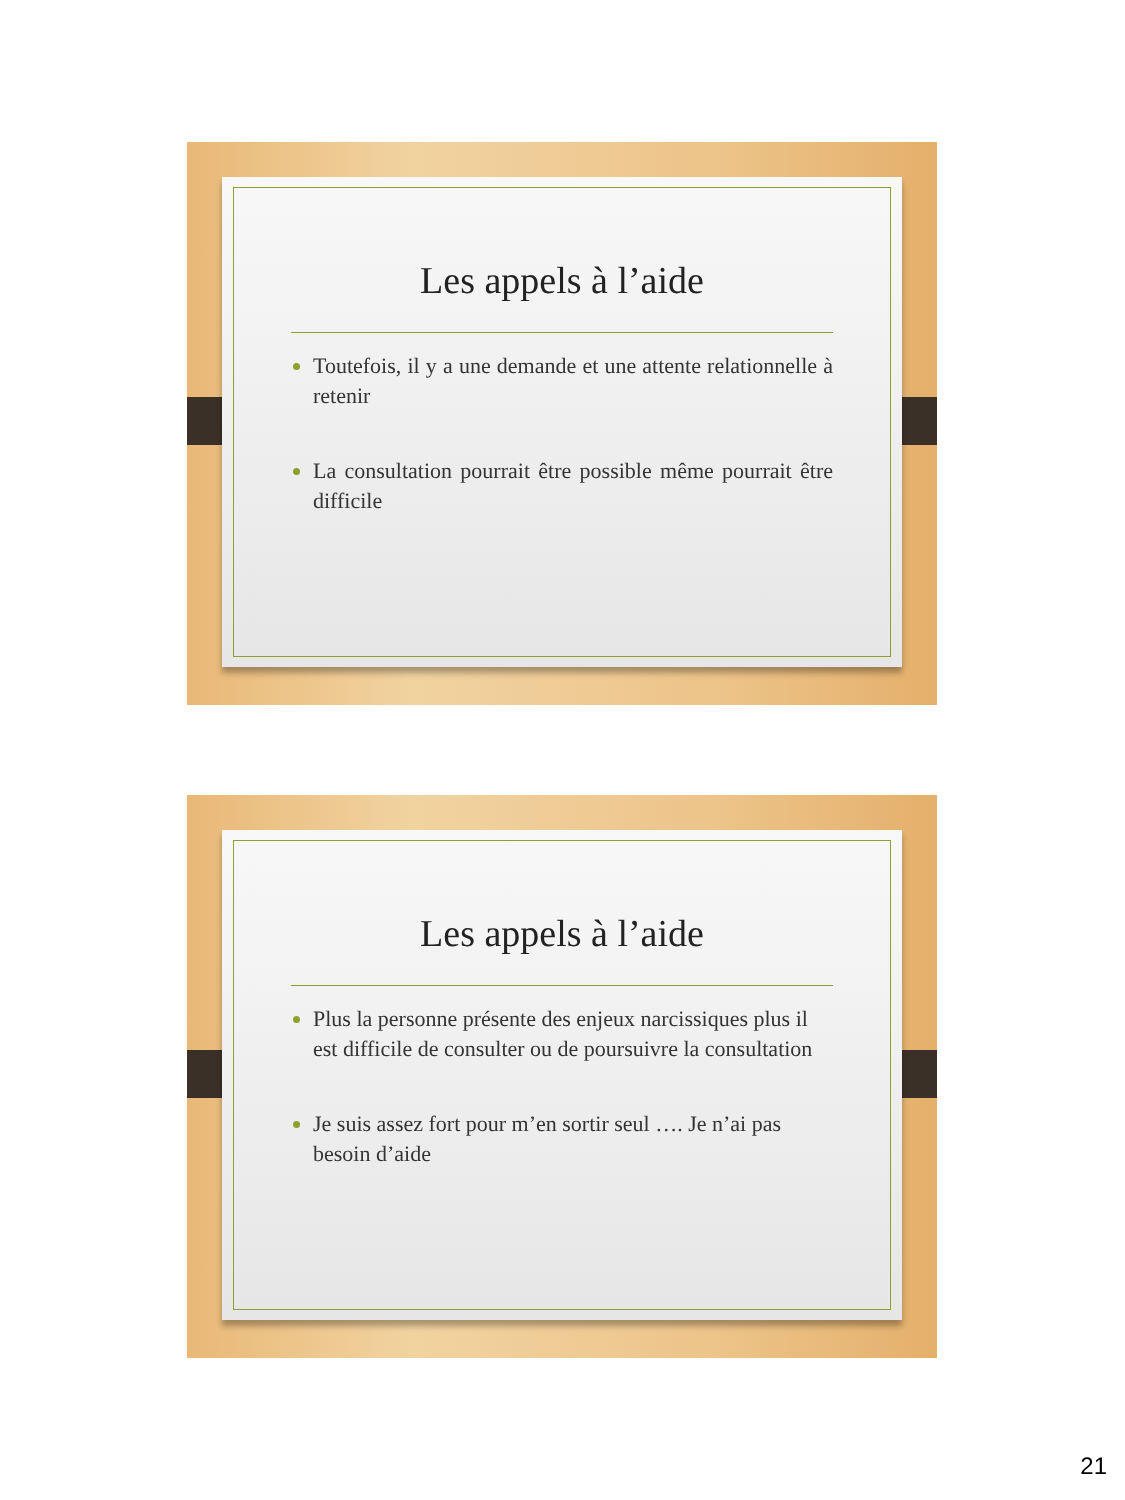Les appels à l’aide
Toutefois, il y a une demande et une attente relationnelle à retenir
La consultation pourrait être possible même pourrait être difficile
Les appels à l’aide
Plus la personne présente des enjeux narcissiques plus il est difficile de consulter ou de poursuivre la consultation
Je suis assez fort pour m’en sortir seul …. Je n’ai pas besoin d’aide
21